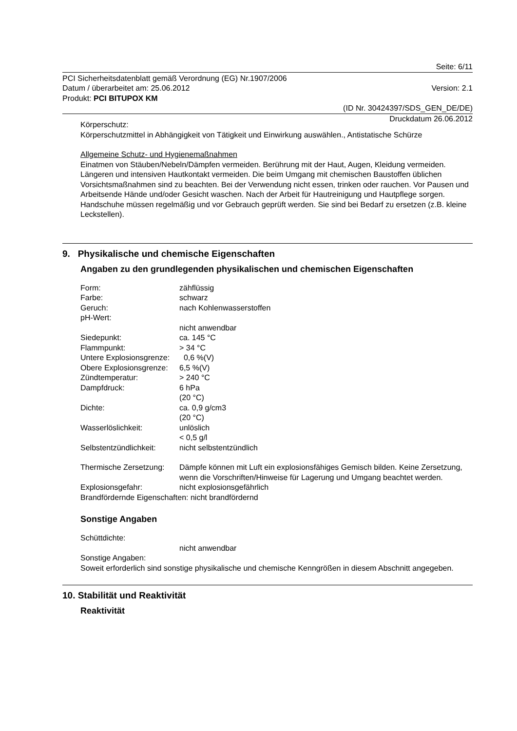Seite: 6/11
PCI Sicherheitsdatenblatt gemäß Verordnung (EG) Nr.1907/2006
Datum / überarbeitet am: 25.06.2012 Version: 2.1
Produkt: PCI BITUPOX KM
(ID Nr. 30424397/SDS_GEN_DE/DE)
Druckdatum 26.06.2012
Körperschutz:
Körperschutzmittel in Abhängigkeit von Tätigkeit und Einwirkung auswählen., Antistatische Schürze
Allgemeine Schutz- und Hygienemaßnahmen
Einatmen von Stäuben/Nebeln/Dämpfen vermeiden. Berührung mit der Haut, Augen, Kleidung vermeiden. Längeren und intensiven Hautkontakt vermeiden. Die beim Umgang mit chemischen Baustoffen üblichen Vorsichtsmaßnahmen sind zu beachten. Bei der Verwendung nicht essen, trinken oder rauchen. Vor Pausen und Arbeitsende Hände und/oder Gesicht waschen. Nach der Arbeit für Hautreinigung und Hautpflege sorgen. Handschuhe müssen regelmäßig und vor Gebrauch geprüft werden. Sie sind bei Bedarf zu ersetzen (z.B. kleine Leckstellen).
9. Physikalische und chemische Eigenschaften
Angaben zu den grundlegenden physikalischen und chemischen Eigenschaften
| Form: | zähflüssig |
| Farbe: | schwarz |
| Geruch: | nach Kohlenwasserstoffen |
| pH-Wert: | |
| | nicht anwendbar |
| Siedepunkt: | ca. 145 °C |
| Flammpunkt: | > 34 °C |
| Untere Explosionsgrenze: | 0,6 %(V) |
| Obere Explosionsgrenze: | 6,5 %(V) |
| Zündtemperatur: | > 240 °C |
| Dampfdruck: | 6 hPa (20 °C) |
| Dichte: | ca. 0,9 g/cm3 (20 °C) |
| Wasserlöslichkeit: | unlöslich < 0,5 g/l |
| Selbstentzündlichkeit: | nicht selbstentzündlich |
| Thermische Zersetzung: | Dämpfe können mit Luft ein explosionsfähiges Gemisch bilden. Keine Zersetzung, wenn die Vorschriften/Hinweise für Lagerung und Umgang beachtet werden. |
| Explosionsgefahr: | nicht explosionsgefährlich |
| Brandfördernde Eigenschaften: nicht brandfördernd | |
Sonstige Angaben
| Schüttdichte: | |
| | nicht anwendbar |
Sonstige Angaben:
Soweit erforderlich sind sonstige physikalische und chemische Kenngrößen in diesem Abschnitt angegeben.
10. Stabilität und Reaktivität
Reaktivität